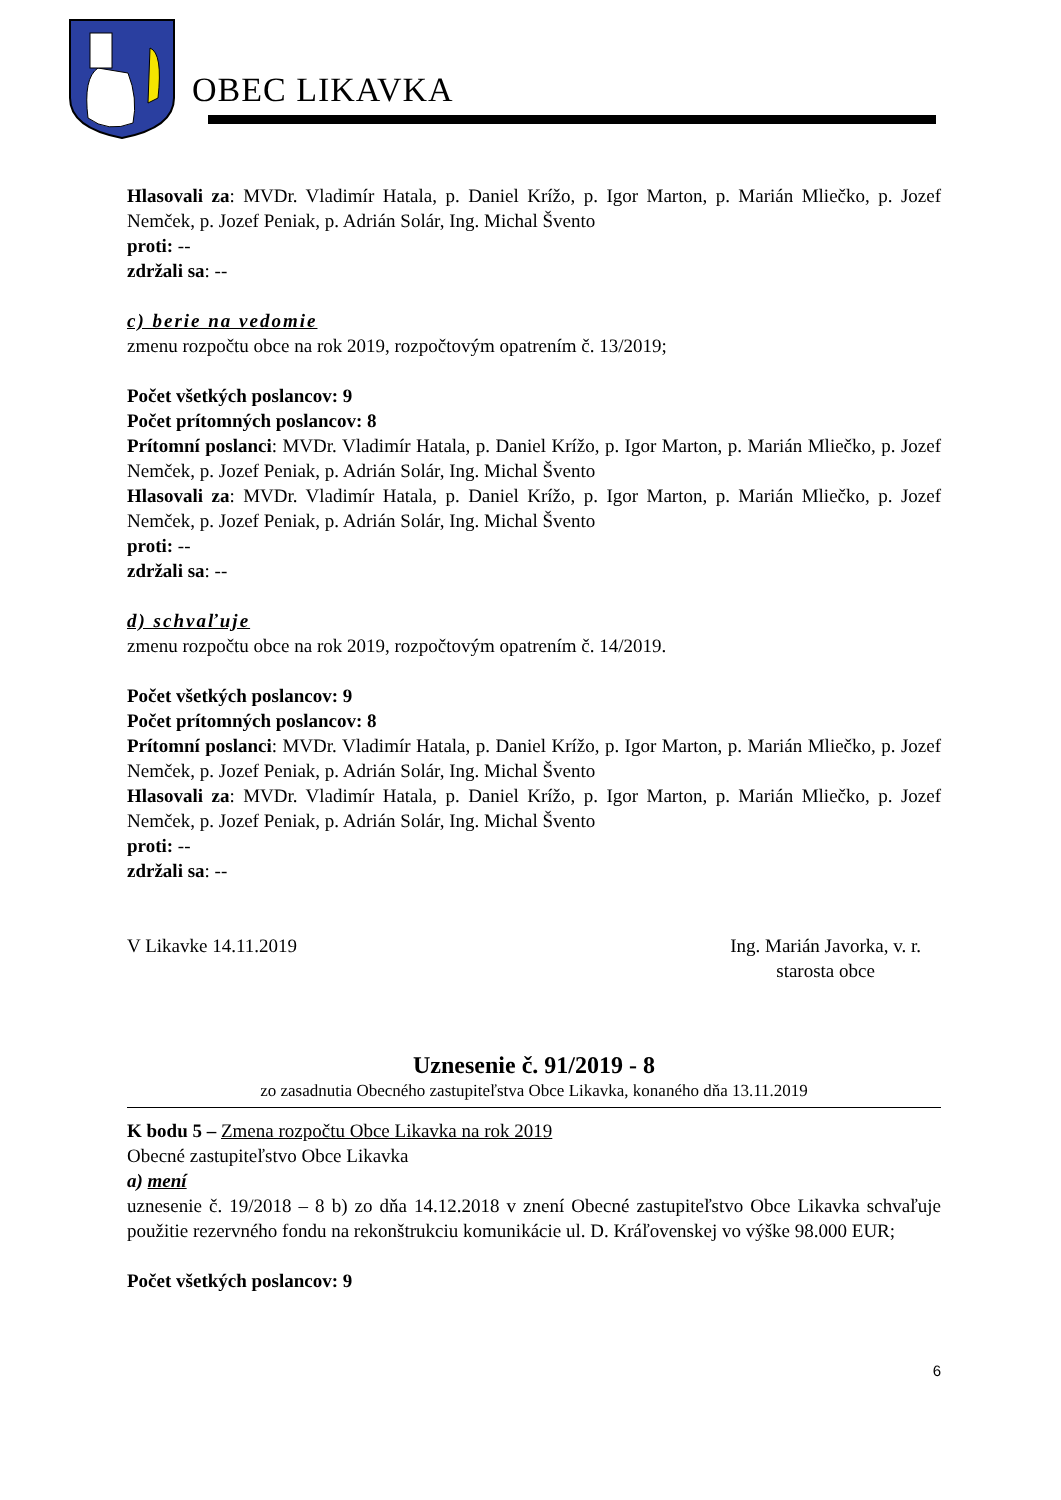OBEC LIKAVKA
Hlasovali za: MVDr. Vladimír Hatala, p. Daniel Krížo, p. Igor Marton, p. Marián Mliečko, p. Jozef Nemček, p. Jozef Peniak, p. Adrián Solár, Ing. Michal Švento
proti: --
zdržali sa: --
c) berie na vedomie
zmenu rozpočtu obce na rok 2019, rozpočtovým opatrením č. 13/2019;
Počet všetkých poslancov: 9
Počet prítomných poslancov: 8
Prítomní poslanci: MVDr. Vladimír Hatala, p. Daniel Krížo, p. Igor Marton, p. Marián Mliečko, p. Jozef Nemček, p. Jozef Peniak, p. Adrián Solár, Ing. Michal Švento
Hlasovali za: MVDr. Vladimír Hatala, p. Daniel Krížo, p. Igor Marton, p. Marián Mliečko, p. Jozef Nemček, p. Jozef Peniak, p. Adrián Solár, Ing. Michal Švento
proti: --
zdržali sa: --
d) schvaľuje
zmenu rozpočtu obce na rok 2019, rozpočtovým opatrením č. 14/2019.
Počet všetkých poslancov: 9
Počet prítomných poslancov: 8
Prítomní poslanci: MVDr. Vladimír Hatala, p. Daniel Krížo, p. Igor Marton, p. Marián Mliečko, p. Jozef Nemček, p. Jozef Peniak, p. Adrián Solár, Ing. Michal Švento
Hlasovali za: MVDr. Vladimír Hatala, p. Daniel Krížo, p. Igor Marton, p. Marián Mliečko, p. Jozef Nemček, p. Jozef Peniak, p. Adrián Solár, Ing. Michal Švento
proti: --
zdržali sa: --
V Likavke 14.11.2019 Ing. Marián Javorka, v. r.
starosta obce
Uznesenie č. 91/2019 - 8
zo zasadnutia Obecného zastupiteľstva Obce Likavka, konaného dňa 13.11.2019
K bodu 5 – Zmena rozpočtu Obce Likavka na rok 2019
Obecné zastupiteľstvo Obce Likavka
a) mení
uznesenie č. 19/2018 – 8 b) zo dňa 14.12.2018 v znení Obecné zastupiteľstvo Obce Likavka schvaľuje použitie rezervného fondu na rekonštrukciu komunikácie ul. D. Kráľovenskej vo výške 98.000 EUR;
Počet všetkých poslancov: 9
6